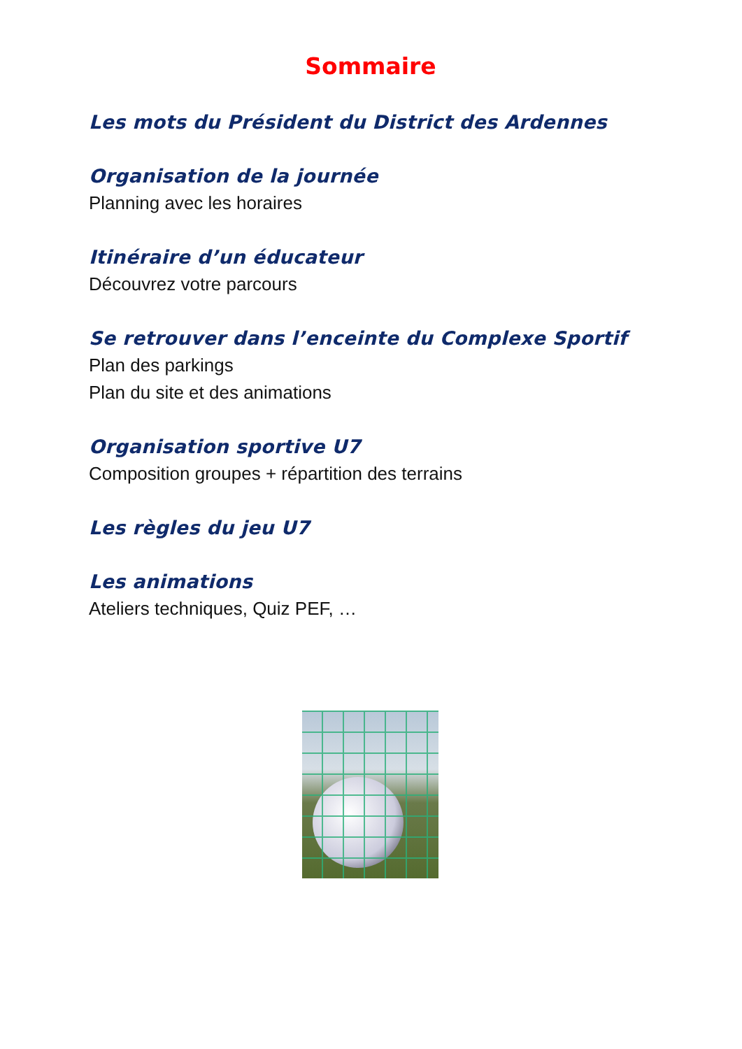Sommaire
Les mots du Président du District des Ardennes
Organisation de la journée
Planning avec les horaires
Itinéraire d’un éducateur
Découvrez votre parcours
Se retrouver dans l’enceinte du Complexe Sportif
Plan des parkings
Plan du site et des animations
Organisation sportive U7
Composition groupes + répartition des terrains
Les règles du jeu U7
Les animations
Ateliers techniques, Quiz PEF, …